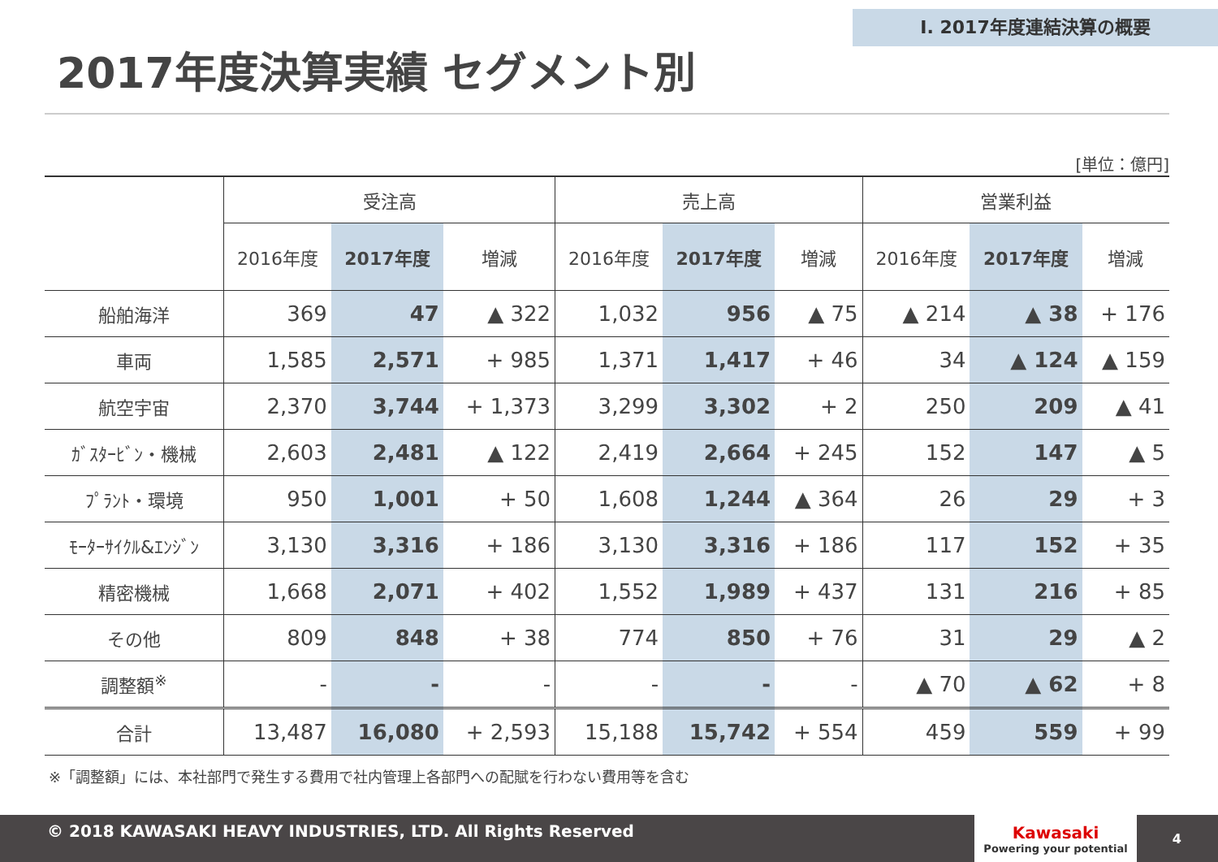Ⅰ. 2017年度連結決算の概要
2017年度決算実績 セグメント別
[単位：億円]
| | 受注高 | | | 売上高 | | | 営業利益 | | |
| --- | --- | --- | --- | --- | --- | --- | --- | --- | --- |
| | 2016年度 | 2017年度 | 増減 | 2016年度 | 2017年度 | 増減 | 2016年度 | 2017年度 | 増減 |
| 船舶海洋 | 369 | 47 | ▲ 322 | 1,032 | 956 | ▲ 75 | ▲ 214 | ▲ 38 | + 176 |
| 車両 | 1,585 | 2,571 | + 985 | 1,371 | 1,417 | + 46 | 34 | ▲ 124 | ▲ 159 |
| 航空宇宙 | 2,370 | 3,744 | + 1,373 | 3,299 | 3,302 | + 2 | 250 | 209 | ▲ 41 |
| ｶﾞｽﾀｰﾋﾞﾝ・機械 | 2,603 | 2,481 | ▲ 122 | 2,419 | 2,664 | + 245 | 152 | 147 | ▲ 5 |
| ﾌﾟﾗﾝﾄ・環境 | 950 | 1,001 | + 50 | 1,608 | 1,244 | ▲ 364 | 26 | 29 | + 3 |
| ﾓｰﾀｰｻｲｸﾙ&ｴﾝｼﾞﾝ | 3,130 | 3,316 | + 186 | 3,130 | 3,316 | + 186 | 117 | 152 | + 35 |
| 精密機械 | 1,668 | 2,071 | + 402 | 1,552 | 1,989 | + 437 | 131 | 216 | + 85 |
| その他 | 809 | 848 | + 38 | 774 | 850 | + 76 | 31 | 29 | ▲ 2 |
| 調整額<sup>※</sup> | - | - | - | - | - | - | ▲ 70 | ▲ 62 | + 8 |
| 合計 | 13,487 | 16,080 | + 2,593 | 15,188 | 15,742 | + 554 | 459 | 559 | + 99 |
※「調整額」には、本社部門で発生する費用で社内管理上各部門への配賦を行わない費用等を含む
© 2018 KAWASAKI HEAVY INDUSTRIES, LTD. All Rights Reserved
Kawasaki
Powering your potential
4